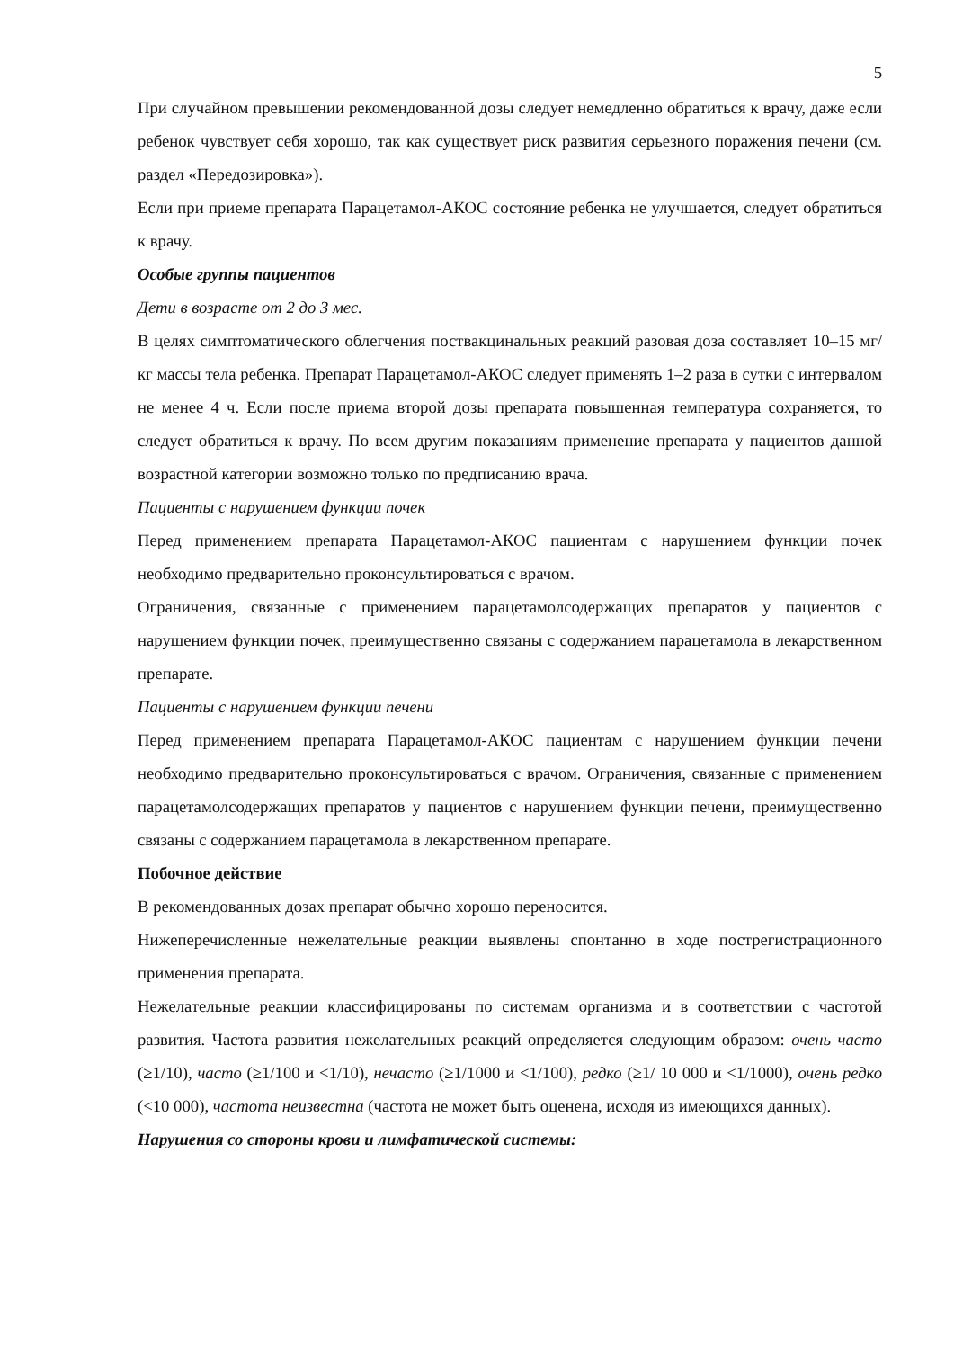5
При случайном превышении рекомендованной дозы следует немедленно обратиться к врачу, даже если ребенок чувствует себя хорошо, так как существует риск развития серьезного поражения печени (см. раздел «Передозировка»).
Если при приеме препарата Парацетамол-АКОС состояние ребенка не улучшается, следует обратиться к врачу.
Особые группы пациентов
Дети в возрасте от 2 до 3 мес.
В целях симптоматического облегчения поствакцинальных реакций разовая доза составляет 10–15 мг/кг массы тела ребенка. Препарат Парацетамол-АКОС следует применять 1–2 раза в сутки с интервалом не менее 4 ч. Если после приема второй дозы препарата повышенная температура сохраняется, то следует обратиться к врачу. По всем другим показаниям применение препарата у пациентов данной возрастной категории возможно только по предписанию врача.
Пациенты с нарушением функции почек
Перед применением препарата Парацетамол-АКОС пациентам с нарушением функции почек необходимо предварительно проконсультироваться с врачом.
Ограничения, связанные с применением парацетамолсодержащих препаратов у пациентов с нарушением функции почек, преимущественно связаны с содержанием парацетамола в лекарственном препарате.
Пациенты с нарушением функции печени
Перед применением препарата Парацетамол-АКОС пациентам с нарушением функции печени необходимо предварительно проконсультироваться с врачом. Ограничения, связанные с применением парацетамолсодержащих препаратов у пациентов с нарушением функции печени, преимущественно связаны с содержанием парацетамола в лекарственном препарате.
Побочное действие
В рекомендованных дозах препарат обычно хорошо переносится.
Нижеперечисленные нежелательные реакции выявлены спонтанно в ходе пострегистрационного применения препарата.
Нежелательные реакции классифицированы по системам организма и в соответствии с частотой развития. Частота развития нежелательных реакций определяется следующим образом: очень часто (≥1/10), часто (≥1/100 и <1/10), нечасто (≥1/1000 и <1/100), редко (≥1/ 10 000 и <1/1000), очень редко (<10 000), частота неизвестна (частота не может быть оценена, исходя из имеющихся данных).
Нарушения со стороны крови и лимфатической системы: